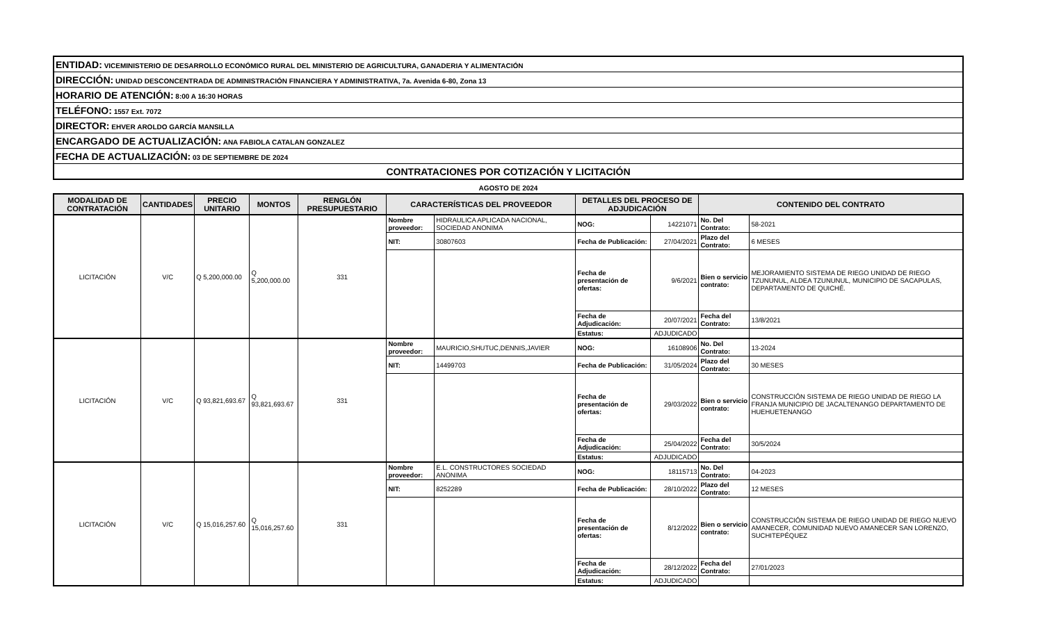| ENTIDAD: VICEMINISTERIO DE DESARROLLO ECONÓMICO RURAL DEL MINISTERIO DE AGRICULTURA, GANADERIA Y ALIMENTACIÓN |
| DIRECCIÓN: UNIDAD DESCONCENTRADA DE ADMINISTRACIÓN FINANCIERA Y ADMINISTRATIVA, 7a. Avenida 6-80, Zona 13 |
| HORARIO DE ATENCIÓN: 8:00 A 16:30 HORAS |
| TELÉFONO: 1557 Ext. 7072 |
| DIRECTOR: EHVER AROLDO GARCÍA MANSILLA |
| ENCARGADO DE ACTUALIZACIÓN: ANA FABIOLA CATALAN GONZALEZ |
| FECHA DE ACTUALIZACIÓN: 03 DE SEPTIEMBRE DE 2024 |
| CONTRATACIONES POR COTIZACIÓN Y LICITACIÓN |
AGOSTO DE 2024
| MODALIDAD DE CONTRATACIÓN | CANTIDADES | PRECIO UNITARIO | MONTOS | RENGLÓN PRESUPUESTARIO | CARACTERÍSTICAS DEL PROVEEDOR | | DETALLES DEL PROCESO DE ADJUDICACIÓN | | CONTENIDO DEL CONTRATO | |
| --- | --- | --- | --- | --- | --- | --- | --- | --- | --- | --- |
| LICITACIÓN | V/C | Q 5,200,000.00 | Q 5,200,000.00 | 331 | Nombre proveedor: | HIDRAULICA APLICADA NACIONAL, SOCIEDAD ANONIMA | NOG: | 14221071 | No. Del Contrato: | 58-2021 |
| | | | | | NIT: | 30807603 | Fecha de Publicación: | 27/04/2021 | Plazo del Contrato: | 6 MESES |
| | | | | | | | Fecha de presentación de ofertas: | 9/6/2021 | Bien o servicio contrato: | MEJORAMIENTO SISTEMA DE RIEGO UNIDAD DE RIEGO TZUNUNUL, ALDEA TZUNUNUL, MUNICIPIO DE SACAPULAS, DEPARTAMENTO DE QUICHÉ. |
| | | | | | | | Fecha de Adjudicación: | 20/07/2021 | Fecha del Contrato: | 13/8/2021 |
| | | | | | | | Estatus: | ADJUDICADO | | |
| LICITACIÓN | V/C | Q 93,821,693.67 | Q 93,821,693.67 | 331 | Nombre proveedor: | MAURICIO,SHUTUC,DENNIS,JAVIER | NOG: | 16108906 | No. Del Contrato: | 13-2024 |
| | | | | | NIT: | 14499703 | Fecha de Publicación: | 31/05/2024 | Plazo del Contrato: | 30 MESES |
| | | | | | | | Fecha de presentación de ofertas: | 29/03/2022 | Bien o servicio contrato: | CONSTRUCCIÓN SISTEMA DE RIEGO UNIDAD DE RIEGO LA FRANJA MUNICIPIO DE JACALTENANGO DEPARTAMENTO DE HUEHUETENANGO |
| | | | | | | | Fecha de Adjudicación: | 25/04/2022 | Fecha del Contrato: | 30/5/2024 |
| | | | | | | | Estatus: | ADJUDICADO | | |
| LICITACIÓN | V/C | Q 15,016,257.60 | Q 15,016,257.60 | 331 | Nombre proveedor: | E.L. CONSTRUCTORES SOCIEDAD ANONIMA | NOG: | 18115713 | No. Del Contrato: | 04-2023 |
| | | | | | NIT: | 8252289 | Fecha de Publicación: | 28/10/2022 | Plazo del Contrato: | 12 MESES |
| | | | | | | | Fecha de presentación de ofertas: | 8/12/2022 | Bien o servicio contrato: | CONSTRUCCIÓN SISTEMA DE RIEGO UNIDAD DE RIEGO NUEVO AMANECER, COMUNIDAD NUEVO AMANECER SAN LORENZO, SUCHITEPÉQUEZ |
| | | | | | | | Fecha de Adjudicación: | 28/12/2022 | Fecha del Contrato: | 27/01/2023 |
| | | | | | | | Estatus: | ADJUDICADO | | |